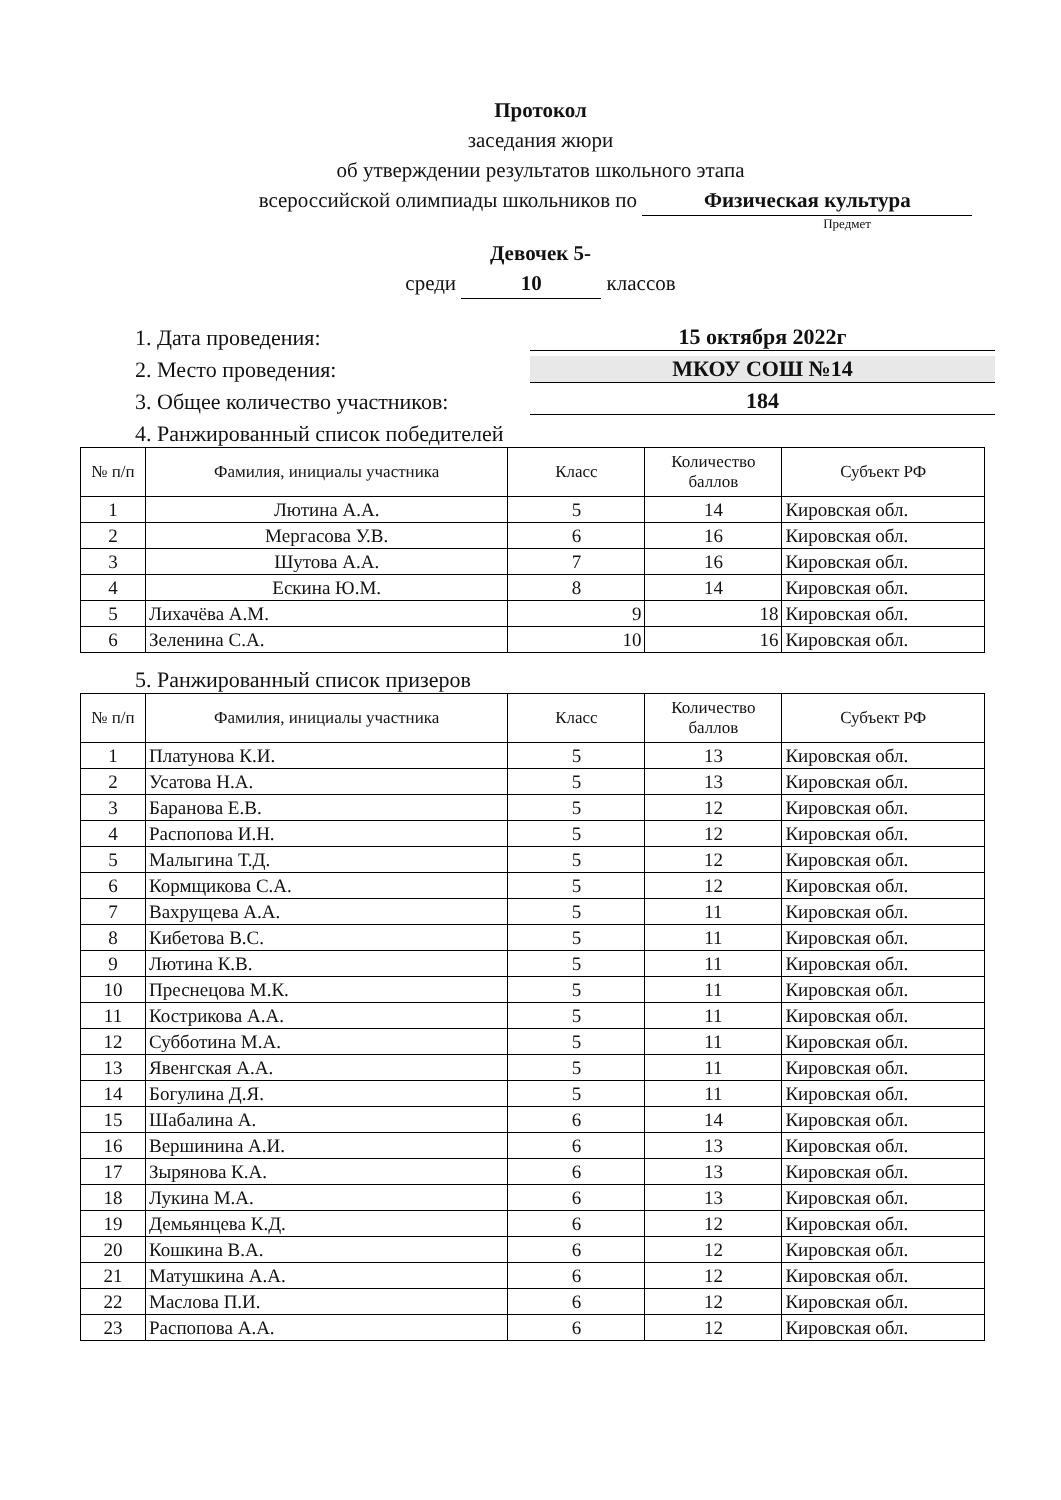Протокол
заседания жюри
об утверждении результатов школьного этапа
всероссийской олимпиады школьников по Физическая культура
Предмет
Девочек 5-
среди 10 классов
1. Дата проведения: 15 октября 2022г
2. Место проведения: МКОУ СОШ №14
3. Общее количество участников: 184
4. Ранжированный список победителей
| № п/п | Фамилия, инициалы участника | Класс | Количество баллов | Субъект РФ |
| --- | --- | --- | --- | --- |
| 1 | Лютина А.А. | 5 | 14 | Кировская обл. |
| 2 | Мергасова У.В. | 6 | 16 | Кировская обл. |
| 3 | Шутова А.А. | 7 | 16 | Кировская обл. |
| 4 | Ескина Ю.М. | 8 | 14 | Кировская обл. |
| 5 | Лихачёва А.М. | 9 | 18 | Кировская обл. |
| 6 | Зеленина С.А. | 10 | 16 | Кировская обл. |
5. Ранжированный список призеров
| № п/п | Фамилия, инициалы участника | Класс | Количество баллов | Субъект РФ |
| --- | --- | --- | --- | --- |
| 1 | Платунова К.И. | 5 | 13 | Кировская обл. |
| 2 | Усатова Н.А. | 5 | 13 | Кировская обл. |
| 3 | Баранова Е.В. | 5 | 12 | Кировская обл. |
| 4 | Распопова И.Н. | 5 | 12 | Кировская обл. |
| 5 | Малыгина Т.Д. | 5 | 12 | Кировская обл. |
| 6 | Кормщикова С.А. | 5 | 12 | Кировская обл. |
| 7 | Вахрущева А.А. | 5 | 11 | Кировская обл. |
| 8 | Кибетова В.С. | 5 | 11 | Кировская обл. |
| 9 | Лютина К.В. | 5 | 11 | Кировская обл. |
| 10 | Преснецова М.К. | 5 | 11 | Кировская обл. |
| 11 | Кострикова А.А. | 5 | 11 | Кировская обл. |
| 12 | Субботина М.А. | 5 | 11 | Кировская обл. |
| 13 | Явенгская А.А. | 5 | 11 | Кировская обл. |
| 14 | Богулина Д.Я. | 5 | 11 | Кировская обл. |
| 15 | Шабалина А. | 6 | 14 | Кировская обл. |
| 16 | Вершинина А.И. | 6 | 13 | Кировская обл. |
| 17 | Зырянова К.А. | 6 | 13 | Кировская обл. |
| 18 | Лукина М.А. | 6 | 13 | Кировская обл. |
| 19 | Демьянцева К.Д. | 6 | 12 | Кировская обл. |
| 20 | Кошкина В.А. | 6 | 12 | Кировская обл. |
| 21 | Матушкина А.А. | 6 | 12 | Кировская обл. |
| 22 | Маслова П.И. | 6 | 12 | Кировская обл. |
| 23 | Распопова А.А. | 6 | 12 | Кировская обл. |